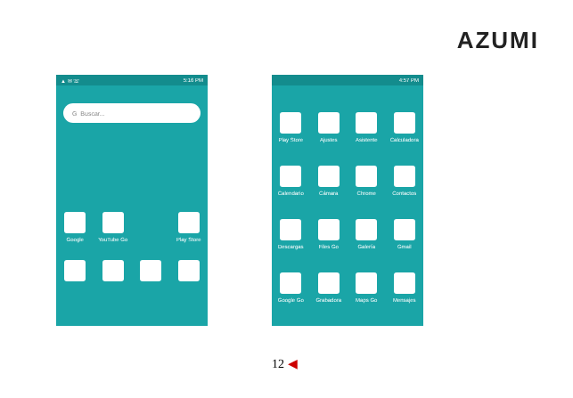AZUMI
▲ ✉ ☏ 5:16 PM
G Buscar...
Google YouTube Go Play Store
4:57 PM
Play Store Ajustes Asistente Calculadora
Calendario Cámara Chrome Contactos
Descargas Files Go Galería Gmail
Google Go Grabadora Maps Go Mensajes
12 ◀